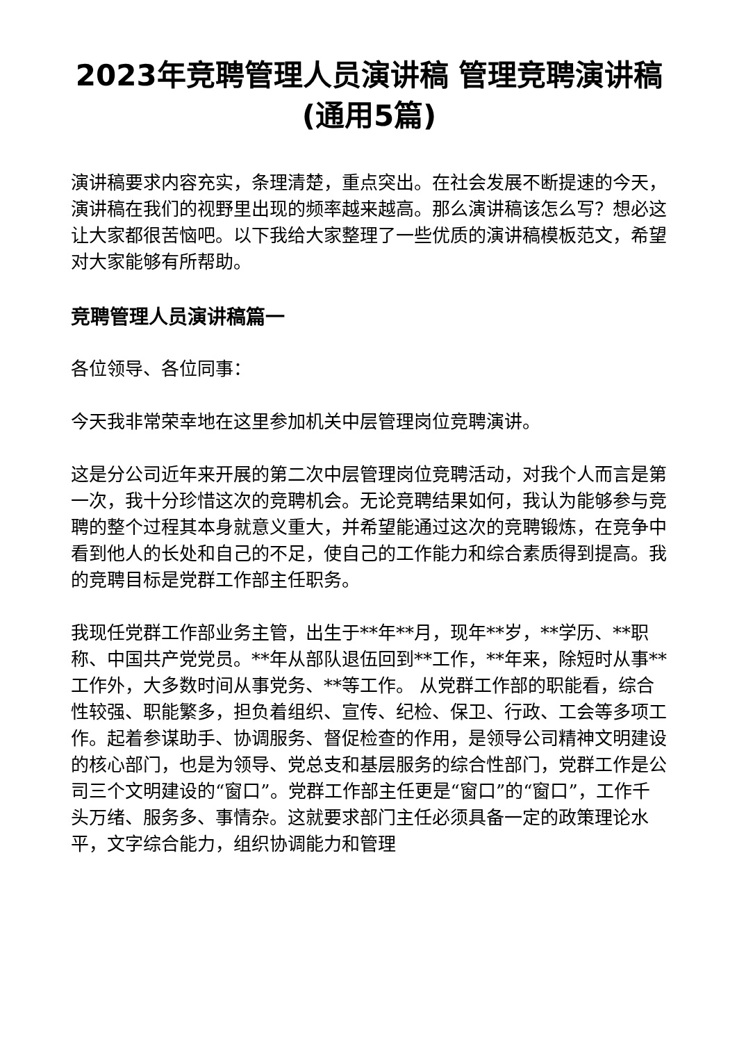2023年竞聘管理人员演讲稿 管理竞聘演讲稿(通用5篇)
演讲稿要求内容充实，条理清楚，重点突出。在社会发展不断提速的今天，演讲稿在我们的视野里出现的频率越来越高。那么演讲稿该怎么写？想必这让大家都很苦恼吧。以下我给大家整理了一些优质的演讲稿模板范文，希望对大家能够有所帮助。
竞聘管理人员演讲稿篇一
各位领导、各位同事：
今天我非常荣幸地在这里参加机关中层管理岗位竞聘演讲。
这是分公司近年来开展的第二次中层管理岗位竞聘活动，对我个人而言是第一次，我十分珍惜这次的竞聘机会。无论竞聘结果如何，我认为能够参与竞聘的整个过程其本身就意义重大，并希望能通过这次的竞聘锻炼，在竞争中看到他人的长处和自己的不足，使自己的工作能力和综合素质得到提高。我的竞聘目标是党群工作部主任职务。
我现任党群工作部业务主管，出生于**年**月，现年**岁，**学历、**职称、中国共产党党员。**年从部队退伍回到**工作，**年来，除短时从事**工作外，大多数时间从事党务、**等工作。 从党群工作部的职能看，综合性较强、职能繁多，担负着组织、宣传、纪检、保卫、行政、工会等多项工作。起着参谋助手、协调服务、督促检查的作用，是领导公司精神文明建设的核心部门，也是为领导、党总支和基层服务的综合性部门，党群工作是公司三个文明建设的“窗口”。党群工作部主任更是“窗口”的“窗口”，工作千头万绪、服务多、事情杂。这就要求部门主任必须具备一定的政策理论水平，文字综合能力，组织协调能力和管理